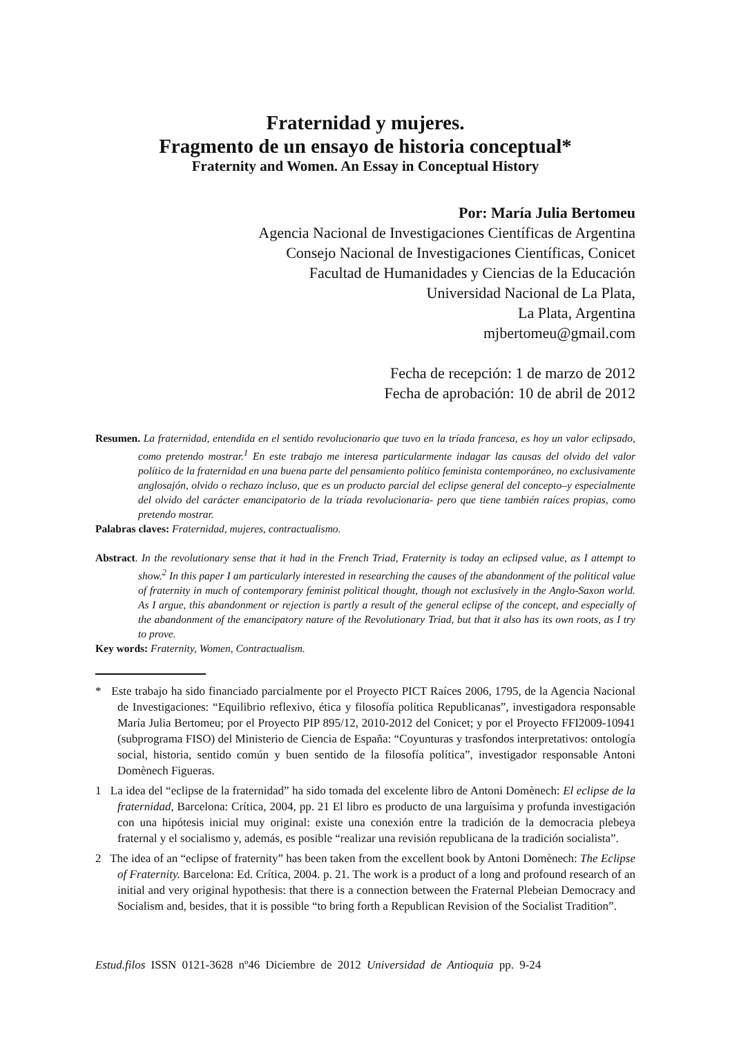Fraternidad y mujeres.
Fragmento de un ensayo de historia conceptual*
Fraternity and Women. An Essay in Conceptual History
Por: María Julia Bertomeu
Agencia Nacional de Investigaciones Científicas de Argentina
Consejo Nacional de Investigaciones Científicas, Conicet
Facultad de Humanidades y Ciencias de la Educación
Universidad Nacional de La Plata,
La Plata, Argentina
mjbertomeu@gmail.com
Fecha de recepción: 1 de marzo de 2012
Fecha de aprobación: 10 de abril de 2012
Resumen. La fraternidad, entendida en el sentido revolucionario que tuvo en la tríada francesa, es hoy un valor eclipsado, como pretendo mostrar.<sup>1</sup> En este trabajo me interesa particularmente indagar las causas del olvido del valor político de la fraternidad en una buena parte del pensamiento político feminista contemporáneo, no exclusivamente anglosajón, olvido o rechazo incluso, que es un producto parcial del eclipse general del concepto–y especialmente del olvido del carácter emancipatorio de la tríada revolucionaria- pero que tiene también raíces propias, como pretendo mostrar.
Palabras claves: Fraternidad, mujeres, contractualismo.
Abstract. In the revolutionary sense that it had in the French Triad, Fraternity is today an eclipsed value, as I attempt to show.<sup>2</sup> In this paper I am particularly interested in researching the causes of the abandonment of the political value of fraternity in much of contemporary feminist political thought, though not exclusively in the Anglo-Saxon world. As I argue, this abandonment or rejection is partly a result of the general eclipse of the concept, and especially of the abandonment of the emancipatory nature of the Revolutionary Triad, but that it also has its own roots, as I try to prove.
Key words: Fraternity, Women, Contractualism.
* Este trabajo ha sido financiado parcialmente por el Proyecto PICT Raíces 2006, 1795, de la Agencia Nacional de Investigaciones: “Equilibrio reflexivo, ética y filosofía política Republicanas”, investigadora responsable María Julia Bertomeu; por el Proyecto PIP 895/12, 2010-2012 del Conicet; y por el Proyecto FFI2009-10941 (subprograma FISO) del Ministerio de Ciencia de España: “Coyunturas y trasfondos interpretativos: ontología social, historia, sentido común y buen sentido de la filosofía política”, investigador responsable Antoni Domènech Figueras.
1 La idea del “eclipse de la fraternidad” ha sido tomada del excelente libro de Antoni Domènech: El eclipse de la fraternidad, Barcelona: Crítica, 2004, pp. 21 El libro es producto de una larguísima y profunda investigación con una hipótesis inicial muy original: existe una conexión entre la tradición de la democracia plebeya fraternal y el socialismo y, además, es posible “realizar una revisión republicana de la tradición socialista”.
2 The idea of an “eclipse of fraternity” has been taken from the excellent book by Antoni Domènech: The Eclipse of Fraternity. Barcelona: Ed. Crítica, 2004. p. 21. The work is a product of a long and profound research of an initial and very original hypothesis: that there is a connection between the Fraternal Plebeian Democracy and Socialism and, besides, that it is possible “to bring forth a Republican Revision of the Socialist Tradition”.
Estud.filos ISSN 0121-3628 nº46 Diciembre de 2012 Universidad de Antioquia pp. 9-24